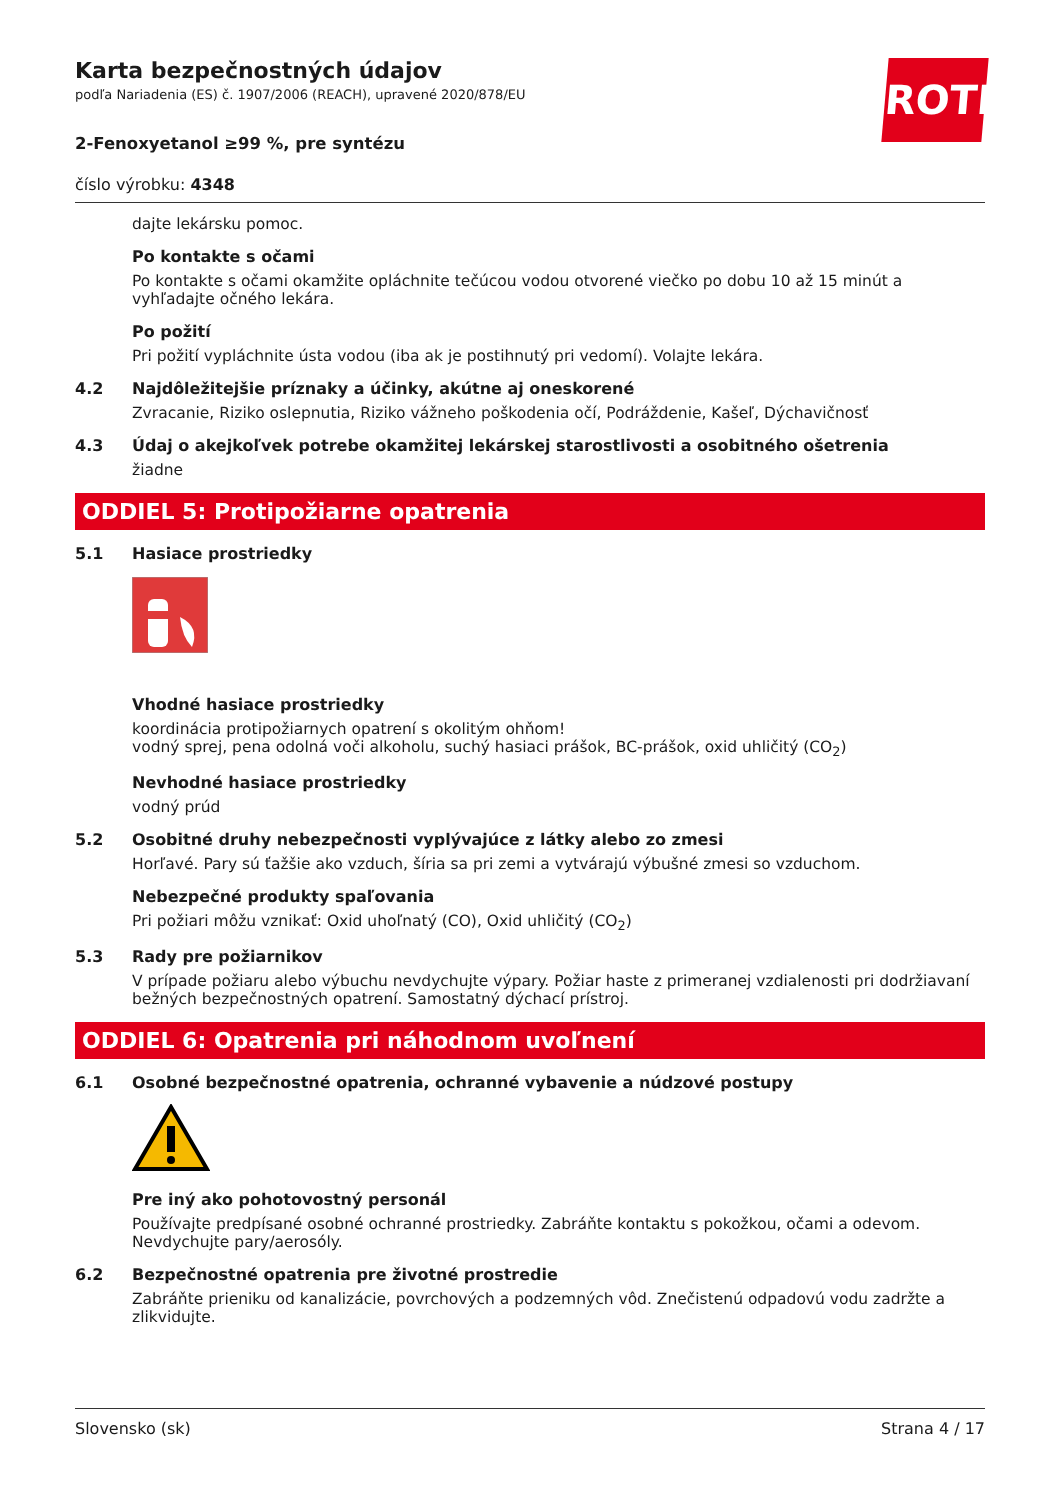ROTH
Karta bezpečnostných údajov
podľa Nariadenia (ES) č. 1907/2006 (REACH), upravené 2020/878/EU
2-Fenoxyetanol ≥99 %, pre syntézu
číslo výrobku: 4348
dajte lekársku pomoc.
Po kontakte s očami
Po kontakte s očami okamžite opláchnite tečúcou vodou otvorené viečko po dobu 10 až 15 minút a vyhľadajte očného lekára.
Po požití
Pri požití vypláchnite ústa vodou (iba ak je postihnutý pri vedomí). Volajte lekára.
4.2 Najdôležitejšie príznaky a účinky, akútne aj oneskorené
Zvracanie, Riziko oslepnutia, Riziko vážneho poškodenia očí, Podráždenie, Kašeľ, Dýchavičnosť
4.3 Údaj o akejkoľvek potrebe okamžitej lekárskej starostlivosti a osobitného ošetrenia
žiadne
ODDIEL 5: Protipožiarne opatrenia
5.1 Hasiace prostriedky
Vhodné hasiace prostriedky
koordinácia protipožiarnych opatrení s okolitým ohňom!
vodný sprej, pena odolná voči alkoholu, suchý hasiaci prášok, BC-prášok, oxid uhličitý (CO<sub>2</sub>)
Nevhodné hasiace prostriedky
vodný prúd
5.2 Osobitné druhy nebezpečnosti vyplývajúce z látky alebo zo zmesi
Horľavé. Pary sú ťažšie ako vzduch, šíria sa pri zemi a vytvárajú výbušné zmesi so vzduchom.
Nebezpečné produkty spaľovania
Pri požiari môžu vznikať: Oxid uhoľnatý (CO), Oxid uhličitý (CO<sub>2</sub>)
5.3 Rady pre požiarnikov
V prípade požiaru alebo výbuchu nevdychujte výpary. Požiar haste z primeranej vzdialenosti pri dodržiavaní bežných bezpečnostných opatrení. Samostatný dýchací prístroj.
ODDIEL 6: Opatrenia pri náhodnom uvoľnení
6.1 Osobné bezpečnostné opatrenia, ochranné vybavenie a núdzové postupy
Pre iný ako pohotovostný personál
Používajte predpísané osobné ochranné prostriedky. Zabráňte kontaktu s pokožkou, očami a odevom. Nevdychujte pary/aerosóly.
6.2 Bezpečnostné opatrenia pre životné prostredie
Zabráňte prieniku od kanalizácie, povrchových a podzemných vôd. Znečistenú odpadovú vodu zadržte a zlikvidujte.
Slovensko (sk) Strana 4 / 17